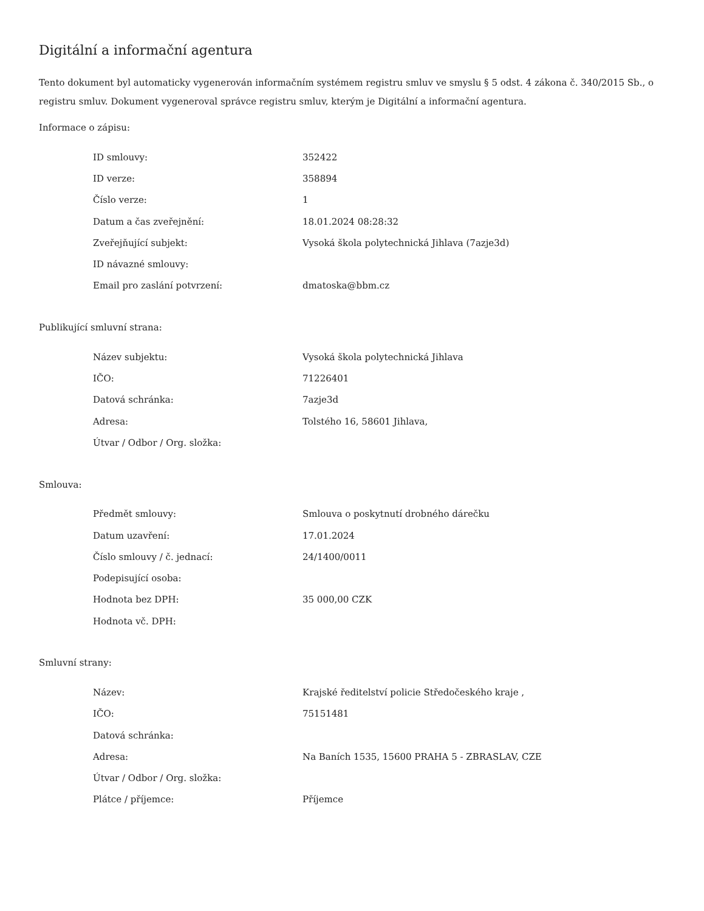Digitální a informační agentura
Tento dokument byl automaticky vygenerován informačním systémem registru smluv ve smyslu § 5 odst. 4 zákona č. 340/2015 Sb., o registru smluv. Dokument vygeneroval správce registru smluv, kterým je Digitální a informační agentura.
Informace o zápisu:
| ID smlouvy: | 352422 |
| ID verze: | 358894 |
| Číslo verze: | 1 |
| Datum a čas zveřejnění: | 18.01.2024 08:28:32 |
| Zveřejňující subjekt: | Vysoká škola polytechnická Jihlava (7azje3d) |
| ID návazné smlouvy: | |
| Email pro zaslání potvrzení: | dmatoska@bbm.cz |
Publikující smluvní strana:
| Název subjektu: | Vysoká škola polytechnická Jihlava |
| IČO: | 71226401 |
| Datová schránka: | 7azje3d |
| Adresa: | Tolstého 16, 58601 Jihlava, |
| Útvar / Odbor / Org. složka: | |
Smlouva:
| Předmět smlouvy: | Smlouva o poskytnutí drobného dárečku |
| Datum uzavření: | 17.01.2024 |
| Číslo smlouvy / č. jednací: | 24/1400/0011 |
| Podepisující osoba: | |
| Hodnota bez DPH: | 35 000,00 CZK |
| Hodnota vč. DPH: | |
Smluvní strany:
| Název: | Krajské ředitelství policie Středočeského kraje , |
| IČO: | 75151481 |
| Datová schránka: | |
| Adresa: | Na Baních 1535, 15600 PRAHA 5 - ZBRASLAV, CZE |
| Útvar / Odbor / Org. složka: | |
| Plátce / příjemce: | Příjemce |